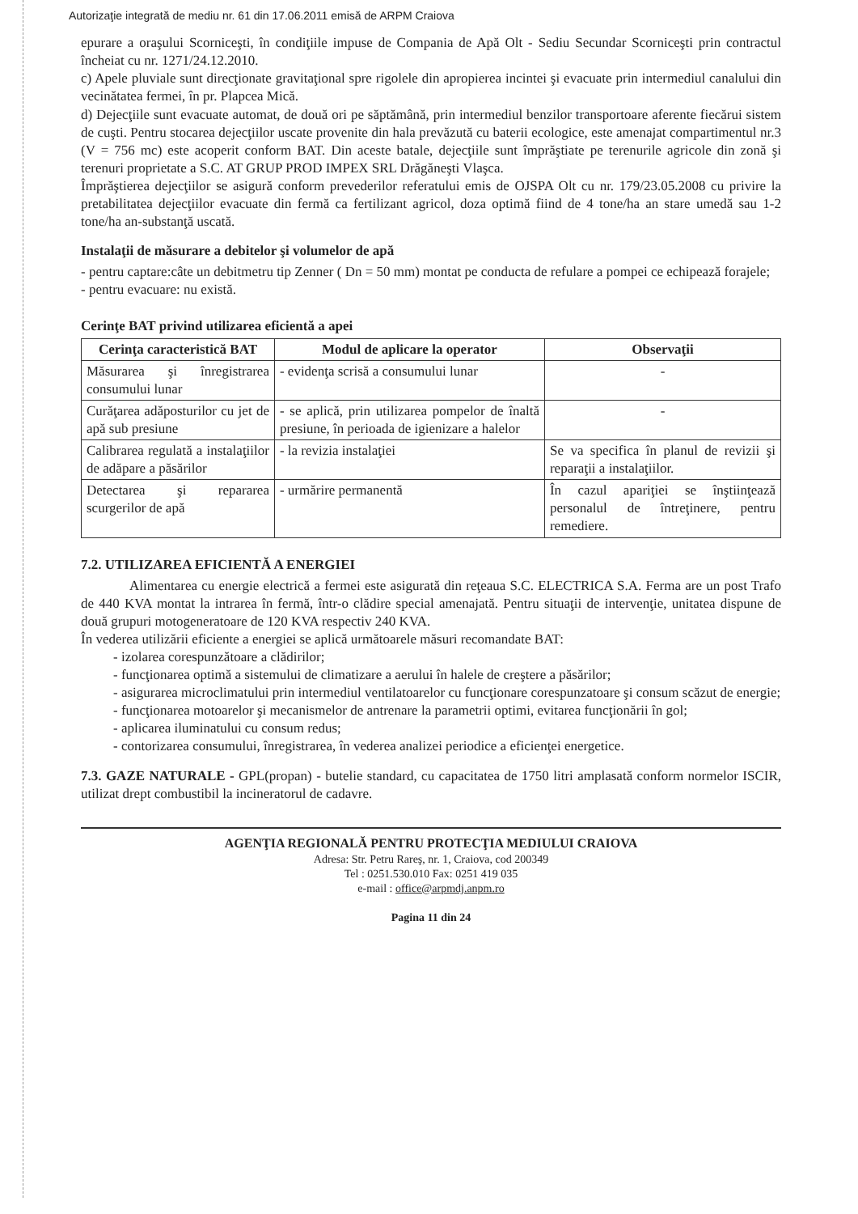Autorizaţie integrată de mediu nr. 61 din 17.06.2011 emisă de ARPM Craiova
epurare a oraşului Scorniceşti, în condiţiile impuse de Compania de Apă Olt - Sediu Secundar Scorniceşti prin contractul încheiat cu nr. 1271/24.12.2010.
c) Apele pluviale sunt direcţionate gravitaţional spre rigolele din apropierea incintei şi evacuate prin intermediul canalului din vecinătatea fermei, în pr. Plapcea Mică.
d) Dejecţiile sunt evacuate automat, de două ori pe săptămână, prin intermediul benzilor transportoare aferente fiecărui sistem de cuşti. Pentru stocarea dejecţiilor uscate provenite din hala prevăzută cu baterii ecologice, este amenajat compartimentul nr.3 (V = 756 mc) este acoperit conform BAT. Din aceste batale, dejecţiile sunt împrăştiate pe terenurile agricole din zonă şi terenuri proprietate a S.C. AT GRUP PROD IMPEX SRL Drăgăneşti Vlaşca.
Împrăştierea dejecţiilor se asigură conform prevederilor referatului emis de OJSPA Olt cu nr. 179/23.05.2008 cu privire la pretabilitatea dejecţiilor evacuate din fermă ca fertilizant agricol, doza optimă fiind de 4 tone/ha an stare umedă sau 1-2 tone/ha an-substanţă uscată.
Instalaţii de măsurare a debitelor şi volumelor de apă
- pentru captare:câte un debitmetru tip Zenner ( Dn = 50 mm) montat pe conducta de refulare a pompei ce echipează forajele;
- pentru evacuare: nu există.
Cerinţe BAT privind utilizarea eficientă a apei
| Cerinţa caracteristică BAT | Modul de aplicare la operator | Observaţii |
| --- | --- | --- |
| Măsurarea şi înregistrarea consumului lunar | - evidenţa scrisă a consumului lunar | - |
| Curăţarea adăposturilor cu jet de apă sub presiune | - se aplică, prin utilizarea pompelor de înaltă presiune, în perioada de igienizare a halelor | - |
| Calibrarea regulată a instalaţiilor de adăpare a păsărilor | - la revizia instalaţiei | Se va specifica în planul de revizii şi reparaţii a instalaţiilor. |
| Detectarea şi repararea scurgerilor de apă | - urmărire permanentă | În cazul apariţiei se înştiinţează personalul de întreţinere, pentru remediere. |
7.2. UTILIZAREA EFICIENTĂ A ENERGIEI
Alimentarea cu energie electrică a fermei este asigurată din reţeaua S.C. ELECTRICA S.A. Ferma are un post Trafo de 440 KVA montat la intrarea în fermă, într-o clădire special amenajată. Pentru situaţii de intervenţie, unitatea dispune de două grupuri motogeneratoare de 120 KVA respectiv 240 KVA.
În vederea utilizării eficiente a energiei se aplică următoarele măsuri recomandate BAT:
- izolarea corespunzătoare a clădirilor;
- funcţionarea optimă a sistemului de climatizare a aerului în halele de creştere a păsărilor;
- asigurarea microclimatului prin intermediul ventilatoarelor cu funcţionare corespunzatoare şi consum scăzut de energie;
- funcţionarea motoarelor şi mecanismelor de antrenare la parametrii optimi, evitarea funcţionării în gol;
- aplicarea iluminatului cu consum redus;
- contorizarea consumului, înregistrarea, în vederea analizei periodice a eficienţei energetice.
7.3. GAZE NATURALE - GPL(propan) - butelie standard, cu capacitatea de 1750 litri amplasată conform normelor ISCIR, utilizat drept combustibil la incineratorul de cadavre.
AGENŢIA REGIONALĂ PENTRU PROTECŢIA MEDIULUI CRAIOVA
Adresa: Str. Petru Rareş, nr. 1, Craiova, cod 200349
Tel : 0251.530.010 Fax: 0251 419 035
e-mail : office@arpmdj.anpm.ro
Pagina 11 din 24